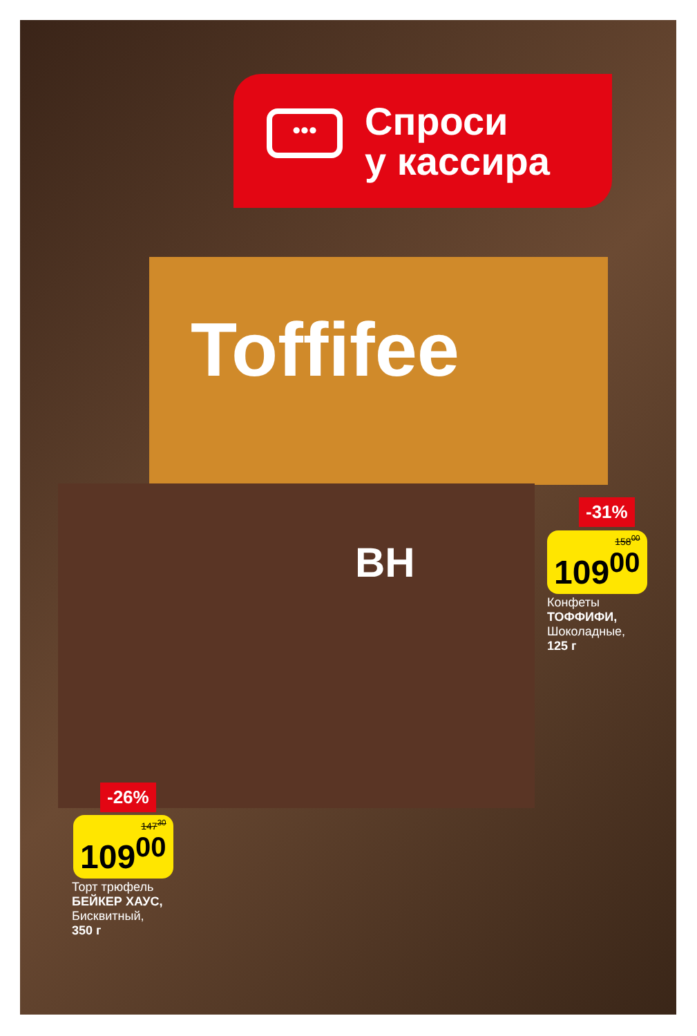•••
Спроси
у кассира
Toffifee
BH
-31%
158<sup>00</sup>
109<sup>00</sup>
Конфеты
ТОФФИФИ,
Шоколадные,
125 г
-26%
147<sup>30</sup>
109<sup>00</sup>
Торт трюфель
БЕЙКЕР ХАУС,
Бисквитный,
350 г